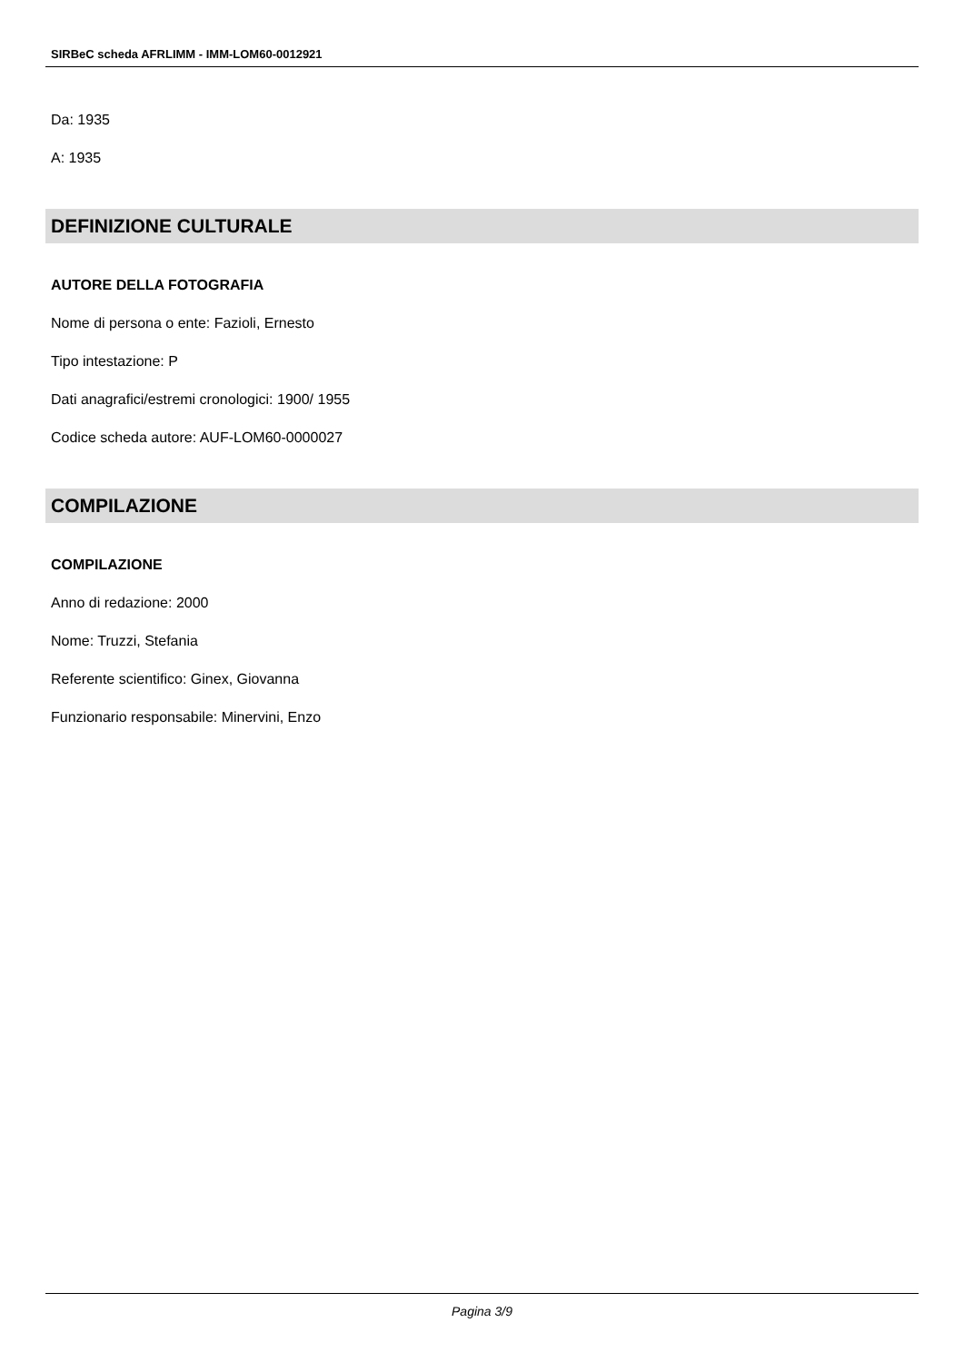SIRBeC scheda AFRLIMM - IMM-LOM60-0012921
Da: 1935
A: 1935
DEFINIZIONE CULTURALE
AUTORE DELLA FOTOGRAFIA
Nome di persona o ente: Fazioli, Ernesto
Tipo intestazione: P
Dati anagrafici/estremi cronologici: 1900/ 1955
Codice scheda autore: AUF-LOM60-0000027
COMPILAZIONE
COMPILAZIONE
Anno di redazione: 2000
Nome: Truzzi, Stefania
Referente scientifico: Ginex, Giovanna
Funzionario responsabile: Minervini, Enzo
Pagina 3/9